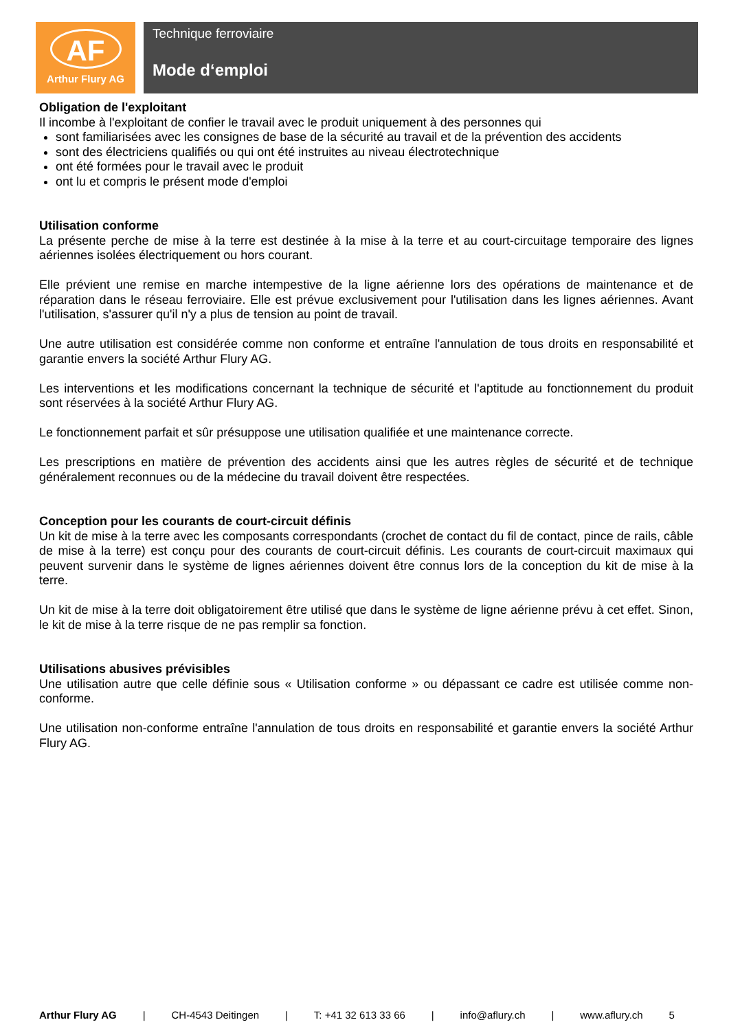AF
Arthur Flury AG
Technique ferroviaire
Mode d‘emploi
Obligation de l'exploitant
Il incombe à l'exploitant de confier le travail avec le produit uniquement à des personnes qui
sont familiarisées avec les consignes de base de la sécurité au travail et de la prévention des accidents
sont des électriciens qualifiés ou qui ont été instruites au niveau électrotechnique
ont été formées pour le travail avec le produit
ont lu et compris le présent mode d'emploi
Utilisation conforme
La présente perche de mise à la terre est destinée à la mise à la terre et au court-circuitage temporaire des lignes aériennes isolées électriquement ou hors courant.
Elle prévient une remise en marche intempestive de la ligne aérienne lors des opérations de maintenance et de réparation dans le réseau ferroviaire. Elle est prévue exclusivement pour l'utilisation dans les lignes aériennes. Avant l'utilisation, s'assurer qu'il n'y a plus de tension au point de travail.
Une autre utilisation est considérée comme non conforme et entraîne l'annulation de tous droits en responsabilité et garantie envers la société Arthur Flury AG.
Les interventions et les modifications concernant la technique de sécurité et l'aptitude au fonctionnement du produit sont réservées à la société Arthur Flury AG.
Le fonctionnement parfait et sûr présuppose une utilisation qualifiée et une maintenance correcte.
Les prescriptions en matière de prévention des accidents ainsi que les autres règles de sécurité et de technique généralement reconnues ou de la médecine du travail doivent être respectées.
Conception pour les courants de court-circuit définis
Un kit de mise à la terre avec les composants correspondants (crochet de contact du fil de contact, pince de rails, câble de mise à la terre) est conçu pour des courants de court-circuit définis. Les courants de court-circuit maximaux qui peuvent survenir dans le système de lignes aériennes doivent être connus lors de la conception du kit de mise à la terre.
Un kit de mise à la terre doit obligatoirement être utilisé que dans le système de ligne aérienne prévu à cet effet. Sinon, le kit de mise à la terre risque de ne pas remplir sa fonction.
Utilisations abusives prévisibles
Une utilisation autre que celle définie sous « Utilisation conforme » ou dépassant ce cadre est utilisée comme non-conforme.
Une utilisation non-conforme entraîne l'annulation de tous droits en responsabilité et garantie envers la société Arthur Flury AG.
Arthur Flury AG | CH-4543 Deitingen | T: +41 32 613 33 66 | info@aflury.ch | www.aflury.ch 5